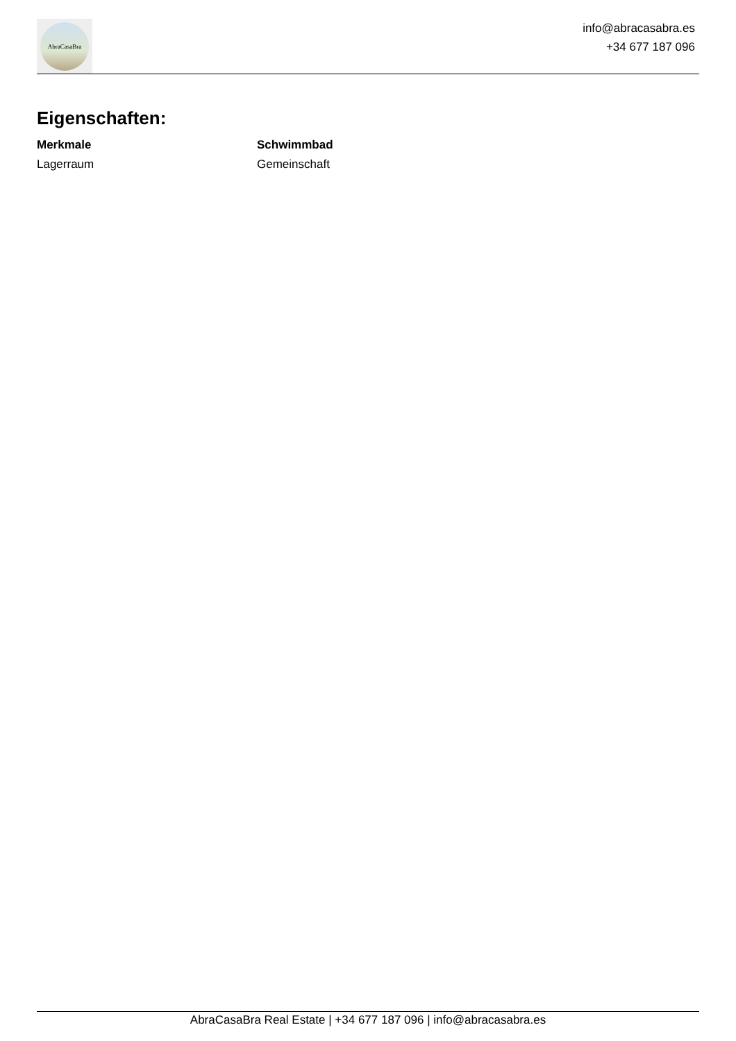AbraCasaBra
info@abracasabra.es
+34 677 187 096
Eigenschaften:
Merkmale Schwimmbad Lagerraum Gemeinschaft
AbraCasaBra Real Estate | +34 677 187 096 | info@abracasabra.es